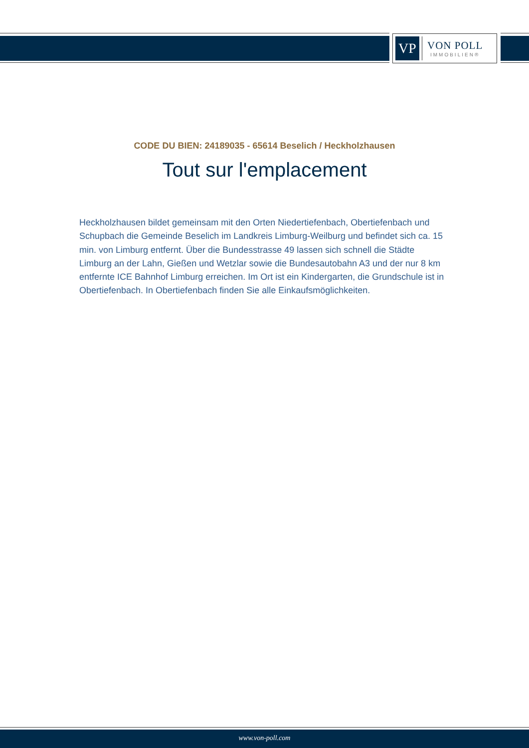VP
VON POLL
IMMOBILIEN®
CODE DU BIEN: 24189035 - 65614 Beselich / Heckholzhausen
Tout sur l'emplacement
Heckholzhausen bildet gemeinsam mit den Orten Niedertiefenbach, Obertiefenbach und Schupbach die Gemeinde Beselich im Landkreis Limburg-Weilburg und befindet sich ca. 15 min. von Limburg entfernt. Über die Bundesstrasse 49 lassen sich schnell die Städte Limburg an der Lahn, Gießen und Wetzlar sowie die Bundesautobahn A3 und der nur 8 km entfernte ICE Bahnhof Limburg erreichen. Im Ort ist ein Kindergarten, die Grundschule ist in Obertiefenbach. In Obertiefenbach finden Sie alle Einkaufsmöglichkeiten.
www.von-poll.com